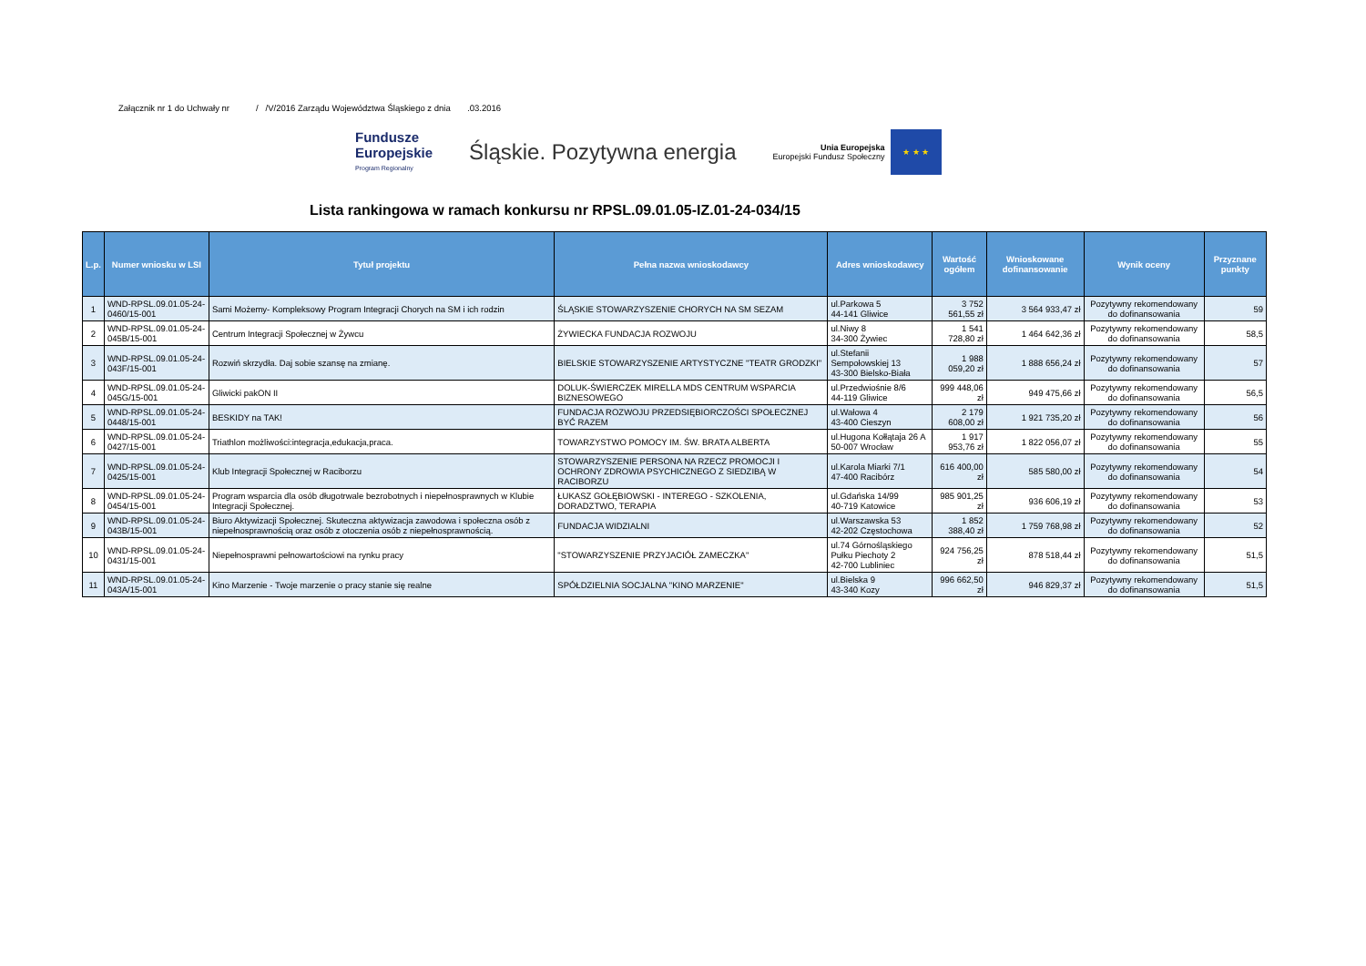Załącznik nr 1 do Uchwały nr / /V/2016 Zarządu Województwa Śląskiego z dnia .03.2016
Fundusze
Europejskie
Program Regionalny
Śląskie. Pozytywna energia
Unia Europejska
Europejski Fundusz Społeczny
★ ★ ★
Lista rankingowa w ramach konkursu nr RPSL.09.01.05-IZ.01-24-034/15
| L.p. | Numer wniosku w LSI | Tytuł projektu | Pełna nazwa wnioskodawcy | Adres wnioskodawcy | Wartość ogółem | Wnioskowane dofinansowanie | Wynik oceny | Przyznane punkty |
| --- | --- | --- | --- | --- | --- | --- | --- | --- |
| 1 | WND-RPSL.09.01.05-24-0460/15-001 | Sami Możemy- Kompleksowy Program Integracji Chorych na SM i ich rodzin | ŚLĄSKIE STOWARZYSZENIE CHORYCH NA SM SEZAM | ul.Parkowa 5 44-141 Gliwice | 3 752 561,55 zł | 3 564 933,47 zł | Pozytywny rekomendowany do dofinansowania | 59 |
| 2 | WND-RPSL.09.01.05-24-045B/15-001 | Centrum Integracji Społecznej w Żywcu | ŻYWIECKA FUNDACJA ROZWOJU | ul.Niwy 8 34-300 Żywiec | 1 541 728,80 zł | 1 464 642,36 zł | Pozytywny rekomendowany do dofinansowania | 58,5 |
| 3 | WND-RPSL.09.01.05-24-043F/15-001 | Rozwiń skrzydła. Daj sobie szansę na zmianę. | BIELSKIE STOWARZYSZENIE ARTYSTYCZNE "TEATR GRODZKI" | ul.Stefanii Sempołowskiej 13 43-300 Bielsko-Biała | 1 988 059,20 zł | 1 888 656,24 zł | Pozytywny rekomendowany do dofinansowania | 57 |
| 4 | WND-RPSL.09.01.05-24-045G/15-001 | Gliwicki pakON II | DOLUK-ŚWIERCZEK MIRELLA MDS CENTRUM WSPARCIA BIZNESOWEGO | ul.Przedwiośnie 8/6 44-119 Gliwice | 999 448,06 zł | 949 475,66 zł | Pozytywny rekomendowany do dofinansowania | 56,5 |
| 5 | WND-RPSL.09.01.05-24-0448/15-001 | BESKIDY na TAK! | FUNDACJA ROZWOJU PRZEDSIĘBIORCZOŚCI SPOŁECZNEJ BYĆ RAZEM | ul.Wałowa 4 43-400 Cieszyn | 2 179 608,00 zł | 1 921 735,20 zł | Pozytywny rekomendowany do dofinansowania | 56 |
| 6 | WND-RPSL.09.01.05-24-0427/15-001 | Triathlon możliwości:integracja,edukacja,praca. | TOWARZYSTWO POMOCY IM. ŚW. BRATA ALBERTA | ul.Hugona Kołłątaja 26 A 50-007 Wrocław | 1 917 953,76 zł | 1 822 056,07 zł | Pozytywny rekomendowany do dofinansowania | 55 |
| 7 | WND-RPSL.09.01.05-24-0425/15-001 | Klub Integracji Społecznej w Raciborzu | STOWARZYSZENIE PERSONA NA RZECZ PROMOCJI I OCHRONY ZDROWIA PSYCHICZNEGO Z SIEDZIBĄ W RACIBORZU | ul.Karola Miarki 7/1 47-400 Racibórz | 616 400,00 zł | 585 580,00 zł | Pozytywny rekomendowany do dofinansowania | 54 |
| 8 | WND-RPSL.09.01.05-24-0454/15-001 | Program wsparcia dla osób długotrwale bezrobotnych i niepełnosprawnych w Klubie Integracji Społecznej. | ŁUKASZ GOŁĘBIOWSKI - INTEREGO - SZKOLENIA, DORADZTWO, TERAPIA | ul.Gdańska 14/99 40-719 Katowice | 985 901,25 zł | 936 606,19 zł | Pozytywny rekomendowany do dofinansowania | 53 |
| 9 | WND-RPSL.09.01.05-24-043B/15-001 | Biuro Aktywizacji Społecznej. Skuteczna aktywizacja zawodowa i społeczna osób z niepełnosprawnością oraz osób z otoczenia osób z niepełnosprawnością. | FUNDACJA WIDZIALNI | ul.Warszawska 53 42-202 Częstochowa | 1 852 388,40 zł | 1 759 768,98 zł | Pozytywny rekomendowany do dofinansowania | 52 |
| 10 | WND-RPSL.09.01.05-24-0431/15-001 | Niepełnosprawni pełnowartościowi na rynku pracy | "STOWARZYSZENIE PRZYJACIÓŁ ZAMECZKA" | ul.74 Górnośląskiego Pułku Piechoty 2 42-700 Lubliniec | 924 756,25 zł | 878 518,44 zł | Pozytywny rekomendowany do dofinansowania | 51,5 |
| 11 | WND-RPSL.09.01.05-24-043A/15-001 | Kino Marzenie - Twoje marzenie o pracy stanie się realne | SPÓŁDZIELNIA SOCJALNA "KINO MARZENIE" | ul.Bielska 9 43-340 Kozy | 996 662,50 zł | 946 829,37 zł | Pozytywny rekomendowany do dofinansowania | 51,5 |